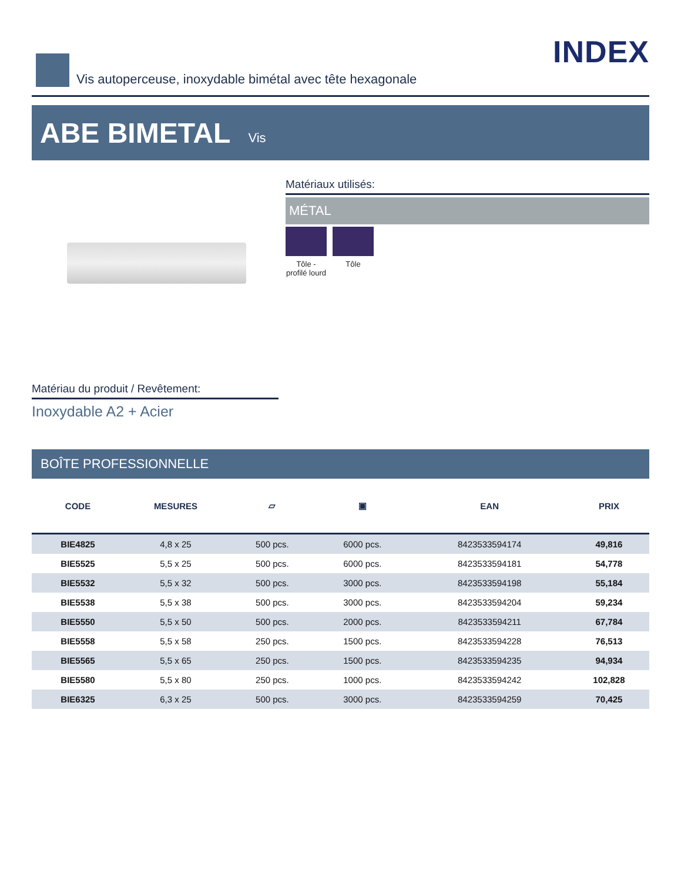Vis autoperceuse, inoxydable bimétal avec tête hexagonale
INDEX
ABE BIMETAL Vis
Matériaux utilisés:
MÉTAL
Tôle -
profilé lourd
Tôle
Matériau du produit / Revêtement:
Inoxydable A2 + Acier
BOÎTE PROFESSIONNELLE
| | CODE | MESURES | ▱ | ▣ | EAN | PRIX |
| --- | --- | --- | --- | --- | --- | --- |
| | BIE4825 | 4,8 x 25 | 500 pcs. | 6000 pcs. | 8423533594174 | 49,816 |
| | BIE5525 | 5,5 x 25 | 500 pcs. | 6000 pcs. | 8423533594181 | 54,778 |
| | BIE5532 | 5,5 x 32 | 500 pcs. | 3000 pcs. | 8423533594198 | 55,184 |
| | BIE5538 | 5,5 x 38 | 500 pcs. | 3000 pcs. | 8423533594204 | 59,234 |
| | BIE5550 | 5,5 x 50 | 500 pcs. | 2000 pcs. | 8423533594211 | 67,784 |
| | BIE5558 | 5,5 x 58 | 250 pcs. | 1500 pcs. | 8423533594228 | 76,513 |
| | BIE5565 | 5,5 x 65 | 250 pcs. | 1500 pcs. | 8423533594235 | 94,934 |
| | BIE5580 | 5,5 x 80 | 250 pcs. | 1000 pcs. | 8423533594242 | 102,828 |
| | BIE6325 | 6,3 x 25 | 500 pcs. | 3000 pcs. | 8423533594259 | 70,425 |